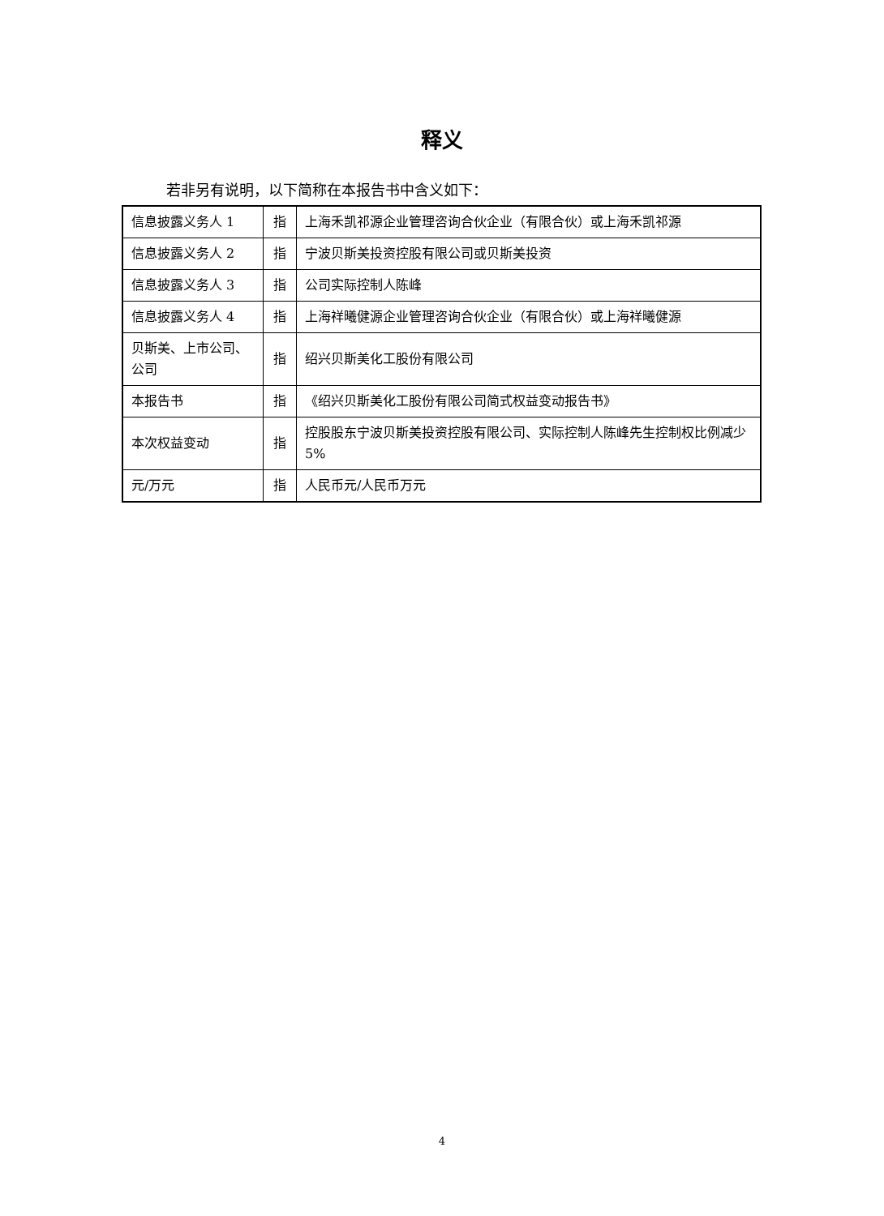释义
若非另有说明，以下简称在本报告书中含义如下：
| 信息披露义务人 1 | 指 | 上海禾凯祁源企业管理咨询合伙企业（有限合伙）或上海禾凯祁源 |
| 信息披露义务人 2 | 指 | 宁波贝斯美投资控股有限公司或贝斯美投资 |
| 信息披露义务人 3 | 指 | 公司实际控制人陈峰 |
| 信息披露义务人 4 | 指 | 上海祥曦健源企业管理咨询合伙企业（有限合伙）或上海祥曦健源 |
| 贝斯美、上市公司、公司 | 指 | 绍兴贝斯美化工股份有限公司 |
| 本报告书 | 指 | 《绍兴贝斯美化工股份有限公司简式权益变动报告书》 |
| 本次权益变动 | 指 | 控股股东宁波贝斯美投资控股有限公司、实际控制人陈峰先生控制权比例减少 5% |
| 元/万元 | 指 | 人民币元/人民币万元 |
4